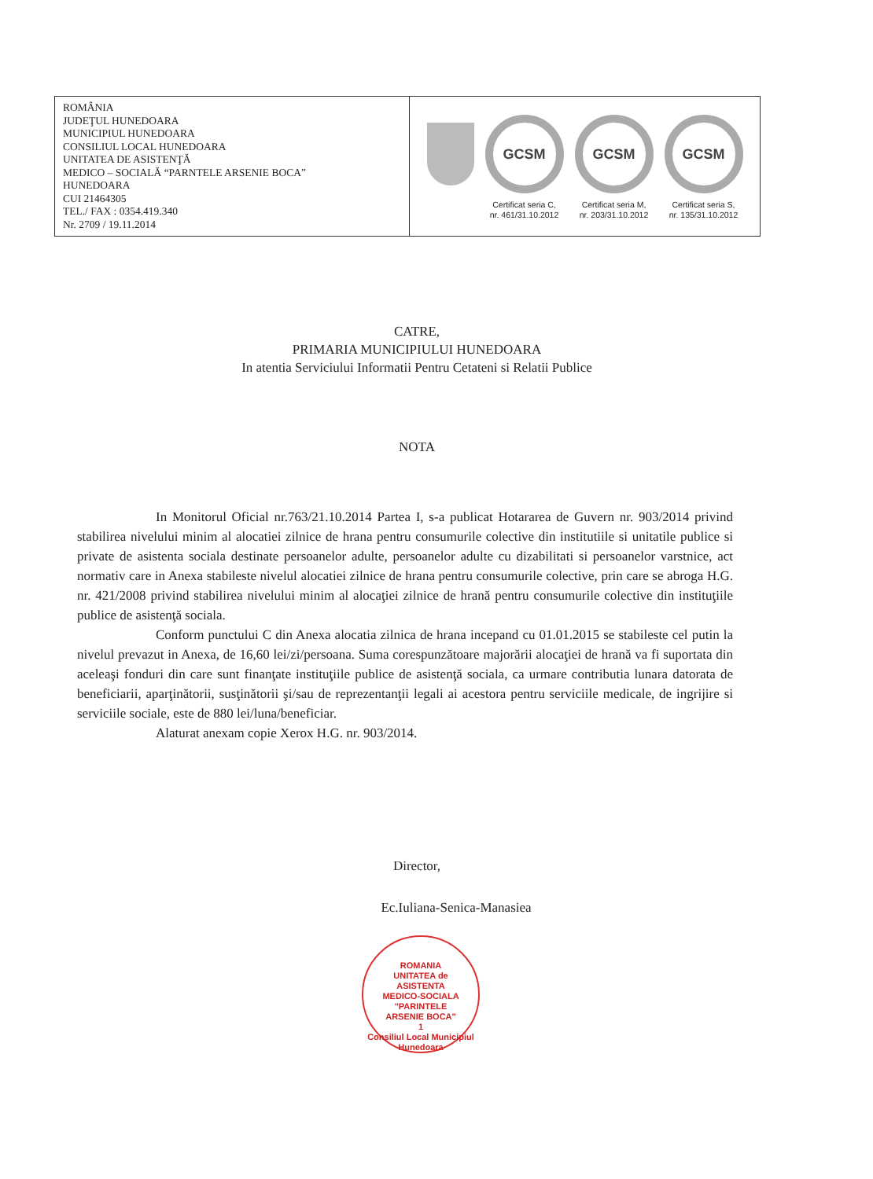| ROMÂNIA JUDEŢUL HUNEDOARA MUNICIPIUL HUNEDOARA CONSILIUL LOCAL HUNEDOARA UNITATEA DE ASISTENŢĂ MEDICO – SOCIALĂ “PARNTELE ARSENIE BOCA” HUNEDOARA CUI 21464305 TEL./ FAX : 0354.419.340 Nr. 2709 / 19.11.2014 | GCSM Certificat seria C, nr. 461/31.10.2012 GCSM Certificat seria M, nr. 203/31.10.2012 GCSM Certificat seria S, nr. 135/31.10.2012 |
CATRE,
PRIMARIA MUNICIPIULUI HUNEDOARA
In atentia Serviciului Informatii Pentru Cetateni si Relatii Publice
NOTA
In Monitorul Oficial nr.763/21.10.2014 Partea I, s-a publicat Hotararea de Guvern nr. 903/2014 privind stabilirea nivelului minim al alocatiei zilnice de hrana pentru consumurile colective din institutiile si unitatile publice si private de asistenta sociala destinate persoanelor adulte, persoanelor adulte cu dizabilitati si persoanelor varstnice, act normativ care in Anexa stabileste nivelul alocatiei zilnice de hrana pentru consumurile colective, prin care se abroga H.G. nr. 421/2008 privind stabilirea nivelului minim al alocaţiei zilnice de hrană pentru consumurile colective din instituţiile publice de asistenţă sociala.
Conform punctului C din Anexa alocatia zilnica de hrana incepand cu 01.01.2015 se stabileste cel putin la nivelul prevazut in Anexa, de 16,60 lei/zi/persoana. Suma corespunzătoare majorării alocaţiei de hrană va fi suportata din aceleaşi fonduri din care sunt finanţate instituţiile publice de asistenţă sociala, ca urmare contributia lunara datorata de beneficiarii, aparţinătorii, susţinătorii şi/sau de reprezentanţii legali ai acestora pentru serviciile medicale, de ingrijire si serviciile sociale, este de 880 lei/luna/beneficiar.
Alaturat anexam copie Xerox H.G. nr. 903/2014.
Director,
Ec.Iuliana-Senica-Manasiea
ROMANIA
UNITATEA de
ASISTENTA
MEDICO-SOCIALA
"PARINTELE
ARSENIE BOCA"
1
Consiliul Local Municipiul Hunedoara